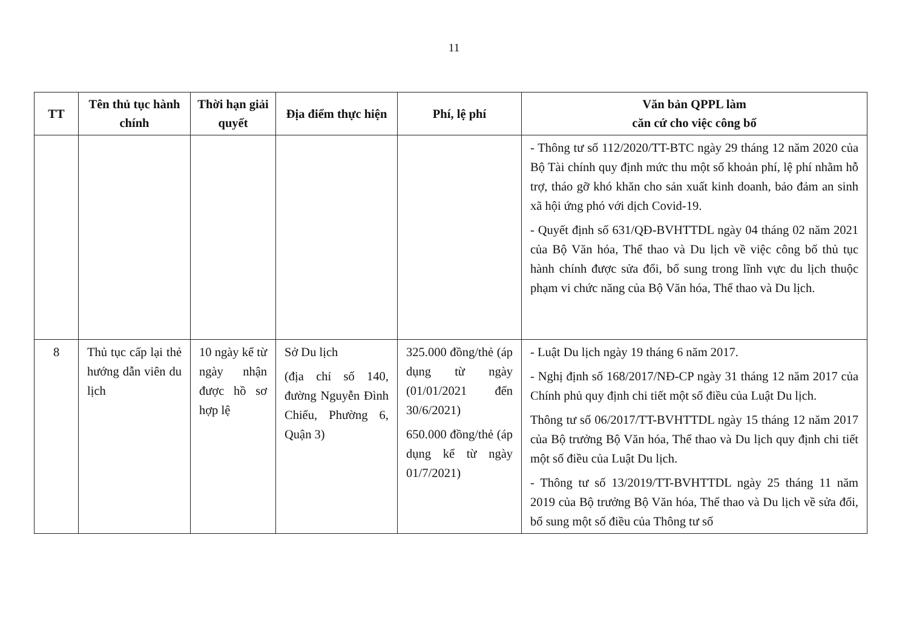11
| TT | Tên thủ tục hành chính | Thời hạn giải quyết | Địa điểm thực hiện | Phí, lệ phí | Văn bản QPPL làm căn cứ cho việc công bố |
| --- | --- | --- | --- | --- | --- |
| | | | | | - Thông tư số 112/2020/TT-BTC ngày 29 tháng 12 năm 2020 của Bộ Tài chính quy định mức thu một số khoản phí, lệ phí nhằm hỗ trợ, tháo gỡ khó khăn cho sản xuất kinh doanh, bảo đảm an sinh xã hội ứng phó với dịch Covid-19. - Quyết định số 631/QĐ-BVHTTDL ngày 04 tháng 02 năm 2021 của Bộ Văn hóa, Thể thao và Du lịch về việc công bố thủ tục hành chính được sửa đổi, bổ sung trong lĩnh vực du lịch thuộc phạm vi chức năng của Bộ Văn hóa, Thể thao và Du lịch. |
| 8 | Thủ tục cấp lại thẻ hướng dẫn viên du lịch | 10 ngày kể từ ngày nhận được hồ sơ hợp lệ | Sở Du lịch (địa chỉ số 140, đường Nguyễn Đình Chiểu, Phường 6, Quận 3) | 325.000 đồng/thẻ (áp dụng từ ngày (01/01/2021 đến 30/6/2021) 650.000 đồng/thẻ (áp dụng kể từ ngày 01/7/2021) | - Luật Du lịch ngày 19 tháng 6 năm 2017. - Nghị định số 168/2017/NĐ-CP ngày 31 tháng 12 năm 2017 của Chính phủ quy định chi tiết một số điều của Luật Du lịch. Thông tư số 06/2017/TT-BVHTTDL ngày 15 tháng 12 năm 2017 của Bộ trưởng Bộ Văn hóa, Thể thao và Du lịch quy định chi tiết một số điều của Luật Du lịch. - Thông tư số 13/2019/TT-BVHTTDL ngày 25 tháng 11 năm 2019 của Bộ trưởng Bộ Văn hóa, Thể thao và Du lịch về sửa đổi, bổ sung một số điều của Thông tư số |